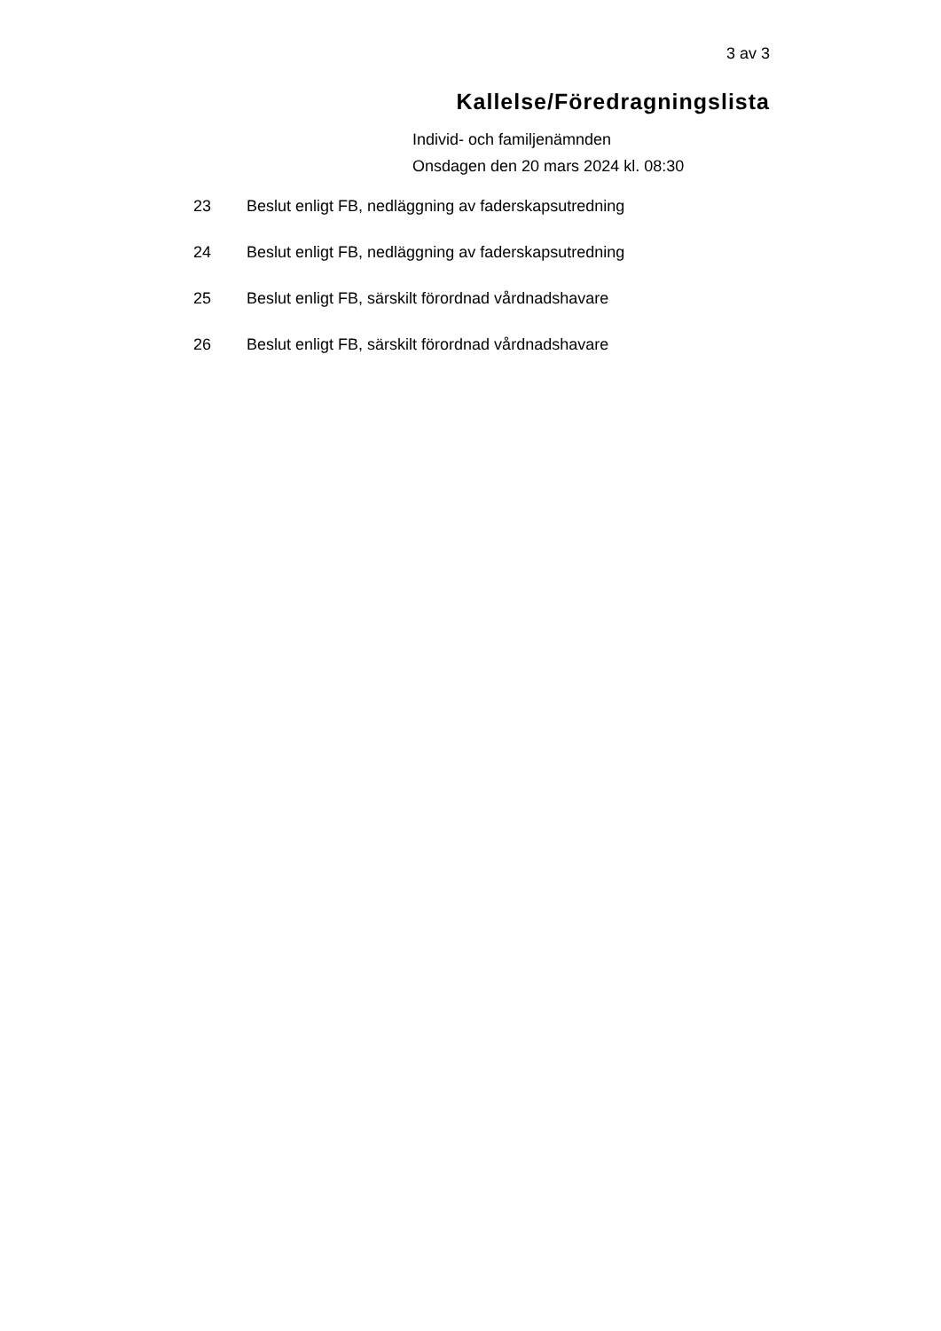3 av 3
Kallelse/Föredragningslista
Individ- och familjenämnden
Onsdagen den 20 mars 2024 kl. 08:30
23 Beslut enligt FB, nedläggning av faderskapsutredning
24 Beslut enligt FB, nedläggning av faderskapsutredning
25 Beslut enligt FB, särskilt förordnad vårdnadshavare
26 Beslut enligt FB, särskilt förordnad vårdnadshavare